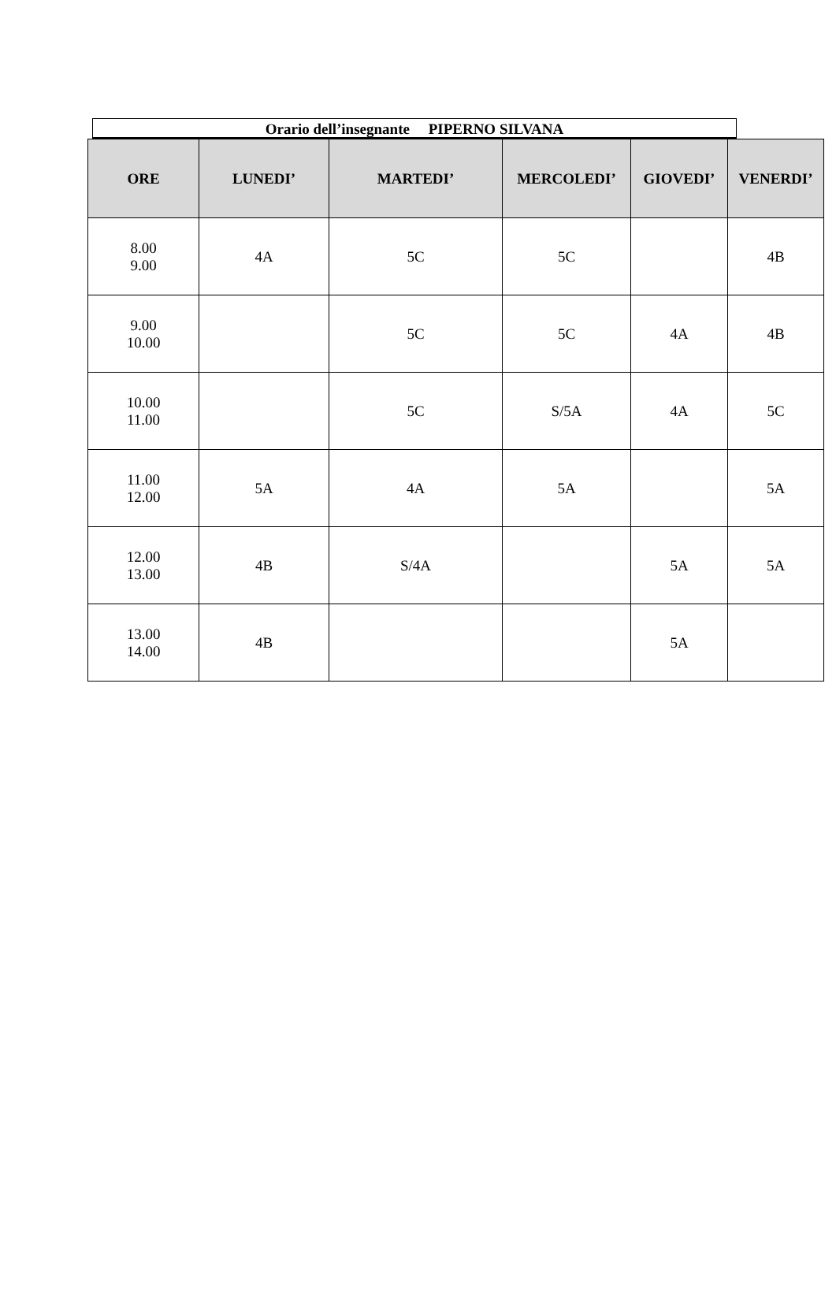Orario dell’insegnante PIPERNO SILVANA
| ORE | LUNEDI’ | MARTEDI’ | MERCOLEDI’ | GIOVEDI’ | VENERDI’ |
| --- | --- | --- | --- | --- | --- |
| 8.00 9.00 | 4A | 5C | 5C | | 4B |
| 9.00 10.00 | | 5C | 5C | 4A | 4B |
| 10.00 11.00 | | 5C | S/5A | 4A | 5C |
| 11.00 12.00 | 5A | 4A | 5A | | 5A |
| 12.00 13.00 | 4B | S/4A | | 5A | 5A |
| 13.00 14.00 | 4B | | | 5A | |